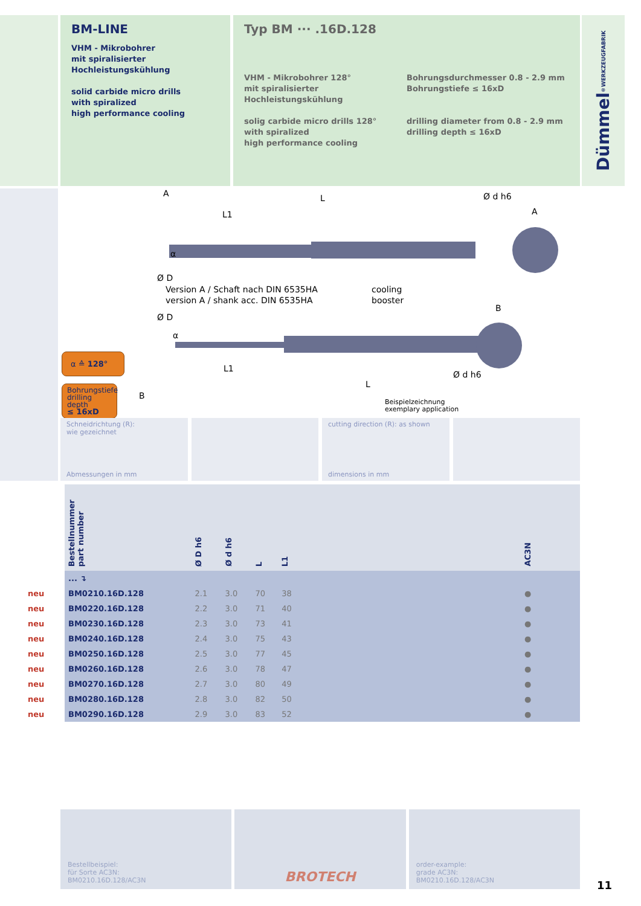BM-LINE
VHM - Mikrobohrer
mit spiralisierter
Hochleistungskühlung
solid carbide micro drills
with spiralized
high performance cooling
Typ BM ··· .16D.128
VHM - Mikrobohrer 128°
mit spiralisierter
Hochleistungskühlung
solig carbide micro drills 128°
with spiralized
high performance cooling
Bohrungsdurchmesser 0.8 - 2.9 mm
Bohrungstiefe ≤ 16xD
drilling diameter from 0.8 - 2.9 mm
drilling depth ≤ 16xD
Dümmel<sup>®</sup> WERKZEUGFABRIK
A L
L1 A
Ø d h6
Ø D
α
Version A / Schaft nach DIN 6535HA
version A / shank acc. DIN 6535HA
cooling
booster
B
Ø D
α
L1
L
Ø d h6
B
Beispielzeichnung
exemplary application
α ≙ 128°
Bohrungstiefe
drilling depth
≤ 16xD
Schneidrichtung (R):
wie gezeichnet
Abmessungen in mm
cutting direction (R): as shown
dimensions in mm
| | Bestellnummer part number | Ø D h6 | Ø d h6 | L | L1 | | AC3N |
| | ... ↴ | | | | | | |
| neu | BM0210.16D.128 | 2.1 | 3.0 | 70 | 38 | | ● |
| neu | BM0220.16D.128 | 2.2 | 3.0 | 71 | 40 | | ● |
| neu | BM0230.16D.128 | 2.3 | 3.0 | 73 | 41 | | ● |
| neu | BM0240.16D.128 | 2.4 | 3.0 | 75 | 43 | | ● |
| neu | BM0250.16D.128 | 2.5 | 3.0 | 77 | 45 | | ● |
| neu | BM0260.16D.128 | 2.6 | 3.0 | 78 | 47 | | ● |
| neu | BM0270.16D.128 | 2.7 | 3.0 | 80 | 49 | | ● |
| neu | BM0280.16D.128 | 2.8 | 3.0 | 82 | 50 | | ● |
| neu | BM0290.16D.128 | 2.9 | 3.0 | 83 | 52 | | ● |
Bestellbeispiel:
für Sorte AC3N:
BM0210.16D.128/AC3N
BROTECH
order-example:
grade AC3N:
BM0210.16D.128/AC3N
11